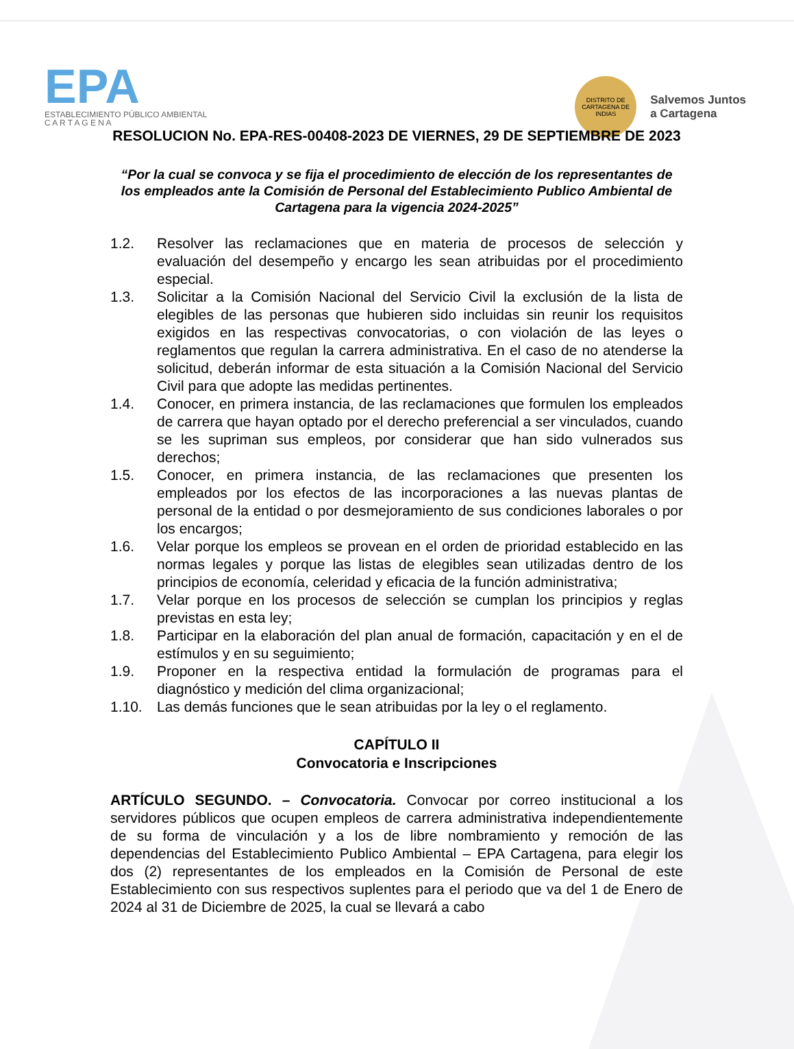EPA
ESTABLECIMIENTO PÚBLICO AMBIENTAL
C A R T A G E N A
DISTRITO DE CARTAGENA DE INDIAS
Salvemos Juntos
a Cartagena
RESOLUCION No. EPA-RES-00408-2023 DE VIERNES, 29 DE SEPTIEMBRE DE 2023
“Por la cual se convoca y se fija el procedimiento de elección de los representantes de los empleados ante la Comisión de Personal del Establecimiento Publico Ambiental de Cartagena para la vigencia 2024-2025”
1.2. Resolver las reclamaciones que en materia de procesos de selección y evaluación del desempeño y encargo les sean atribuidas por el procedimiento especial.
1.3. Solicitar a la Comisión Nacional del Servicio Civil la exclusión de la lista de elegibles de las personas que hubieren sido incluidas sin reunir los requisitos exigidos en las respectivas convocatorias, o con violación de las leyes o reglamentos que regulan la carrera administrativa. En el caso de no atenderse la solicitud, deberán informar de esta situación a la Comisión Nacional del Servicio Civil para que adopte las medidas pertinentes.
1.4. Conocer, en primera instancia, de las reclamaciones que formulen los empleados de carrera que hayan optado por el derecho preferencial a ser vinculados, cuando se les supriman sus empleos, por considerar que han sido vulnerados sus derechos;
1.5. Conocer, en primera instancia, de las reclamaciones que presenten los empleados por los efectos de las incorporaciones a las nuevas plantas de personal de la entidad o por desmejoramiento de sus condiciones laborales o por los encargos;
1.6. Velar porque los empleos se provean en el orden de prioridad establecido en las normas legales y porque las listas de elegibles sean utilizadas dentro de los principios de economía, celeridad y eficacia de la función administrativa;
1.7. Velar porque en los procesos de selección se cumplan los principios y reglas previstas en esta ley;
1.8. Participar en la elaboración del plan anual de formación, capacitación y en el de estímulos y en su seguimiento;
1.9. Proponer en la respectiva entidad la formulación de programas para el diagnóstico y medición del clima organizacional;
1.10. Las demás funciones que le sean atribuidas por la ley o el reglamento.
CAPÍTULO II
Convocatoria e Inscripciones
ARTÍCULO SEGUNDO. – Convocatoria. Convocar por correo institucional a los servidores públicos que ocupen empleos de carrera administrativa independientemente de su forma de vinculación y a los de libre nombramiento y remoción de las dependencias del Establecimiento Publico Ambiental – EPA Cartagena, para elegir los dos (2) representantes de los empleados en la Comisión de Personal de este Establecimiento con sus respectivos suplentes para el periodo que va del 1 de Enero de 2024 al 31 de Diciembre de 2025, la cual se llevará a cabo